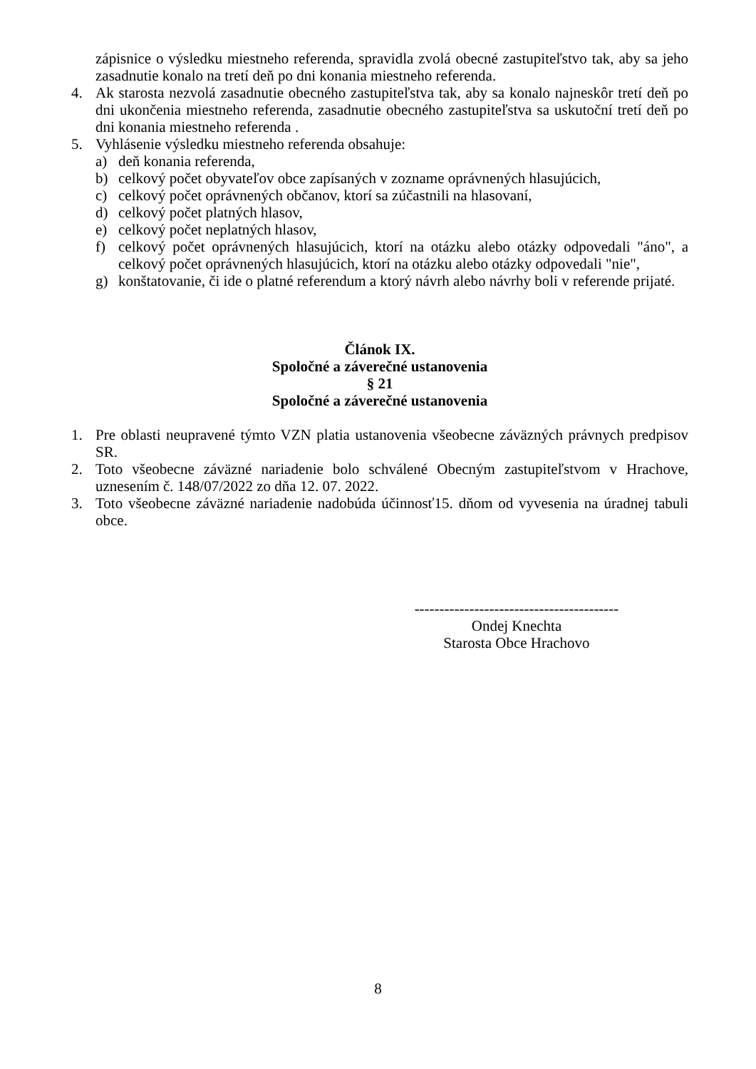zápisnice o výsledku miestneho referenda, spravidla zvolá obecné zastupiteľstvo tak, aby sa jeho zasadnutie konalo na tretí deň po dni konania miestneho referenda.
4. Ak starosta nezvolá zasadnutie obecného zastupiteľstva tak, aby sa konalo najneskôr tretí deň po dni ukončenia miestneho referenda, zasadnutie obecného zastupiteľstva sa uskutoční tretí deň po dni konania miestneho referenda .
5. Vyhlásenie výsledku miestneho referenda obsahuje:
a) deň konania referenda,
b) celkový počet obyvateľov obce zapísaných v zozname oprávnených hlasujúcich,
c) celkový počet oprávnených občanov, ktorí sa zúčastnili na hlasovaní,
d) celkový počet platných hlasov,
e) celkový počet neplatných hlasov,
f) celkový počet oprávnených hlasujúcich, ktorí na otázku alebo otázky odpovedali "áno", a celkový počet oprávnených hlasujúcich, ktorí na otázku alebo otázky odpovedali "nie",
g) konštatovanie, či ide o platné referendum a ktorý návrh alebo návrhy boli v referende prijaté.
Článok IX.
Spoločné a záverečné ustanovenia
§ 21
Spoločné a záverečné ustanovenia
1. Pre oblasti neupravené týmto VZN platia ustanovenia všeobecne záväzných právnych predpisov SR.
2. Toto všeobecne záväzné nariadenie bolo schválené Obecným zastupiteľstvom v Hrachove, uznesením č. 148/07/2022 zo dňa 12. 07. 2022.
3. Toto všeobecne záväzné nariadenie nadobúda účinnosť15. dňom od vyvesenia na úradnej tabuli obce.
-----------------------------------------
Ondej Knechta
Starosta Obce Hrachovo
8